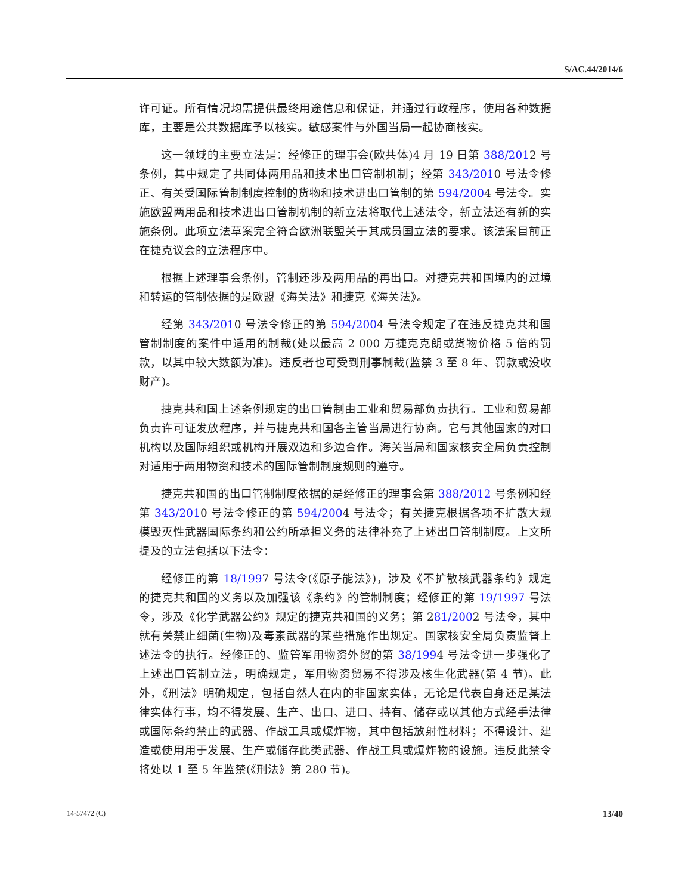S/AC.44/2014/6
许可证。所有情况均需提供最终用途信息和保证，并通过行政程序，使用各种数据库，主要是公共数据库予以核实。敏感案件与外国当局一起协商核实。
这一领域的主要立法是：经修正的理事会(欧共体)4 月 19 日第 388/2012 号条例，其中规定了共同体两用品和技术出口管制机制；经第 343/2010 号法令修正、有关受国际管制制度控制的货物和技术进出口管制的第 594/2004 号法令。实施欧盟两用品和技术进出口管制机制的新立法将取代上述法令，新立法还有新的实施条例。此项立法草案完全符合欧洲联盟关于其成员国立法的要求。该法案目前正在捷克议会的立法程序中。
根据上述理事会条例，管制还涉及两用品的再出口。对捷克共和国境内的过境和转运的管制依据的是欧盟《海关法》和捷克《海关法》。
经第 343/2010 号法令修正的第 594/2004 号法令规定了在违反捷克共和国管制制度的案件中适用的制裁(处以最高 2 000 万捷克克朗或货物价格 5 倍的罚款，以其中较大数额为准)。违反者也可受到刑事制裁(监禁 3 至 8 年、罚款或没收财产)。
捷克共和国上述条例规定的出口管制由工业和贸易部负责执行。工业和贸易部负责许可证发放程序，并与捷克共和国各主管当局进行协商。它与其他国家的对口机构以及国际组织或机构开展双边和多边合作。海关当局和国家核安全局负责控制对适用于两用物资和技术的国际管制制度规则的遵守。
捷克共和国的出口管制制度依据的是经修正的理事会第 388/2012 号条例和经第 343/2010 号法令修正的第 594/2004 号法令；有关捷克根据各项不扩散大规模毁灭性武器国际条约和公约所承担义务的法律补充了上述出口管制制度。上文所提及的立法包括以下法令：
经修正的第 18/1997 号法令(《原子能法》)，涉及《不扩散核武器条约》规定的捷克共和国的义务以及加强该《条约》的管制制度；经修正的第 19/1997 号法令，涉及《化学武器公约》规定的捷克共和国的义务；第 281/2002 号法令，其中就有关禁止细菌(生物)及毒素武器的某些措施作出规定。国家核安全局负责监督上述法令的执行。经修正的、监管军用物资外贸的第 38/1994 号法令进一步强化了上述出口管制立法，明确规定，军用物资贸易不得涉及核生化武器(第 4 节)。此外，《刑法》明确规定，包括自然人在内的非国家实体，无论是代表自身还是某法律实体行事，均不得发展、生产、出口、进口、持有、储存或以其他方式经手法律或国际条约禁止的武器、作战工具或爆炸物，其中包括放射性材料；不得设计、建造或使用用于发展、生产或储存此类武器、作战工具或爆炸物的设施。违反此禁令将处以 1 至 5 年监禁(《刑法》第 280 节)。
14-57472 (C) 13/40